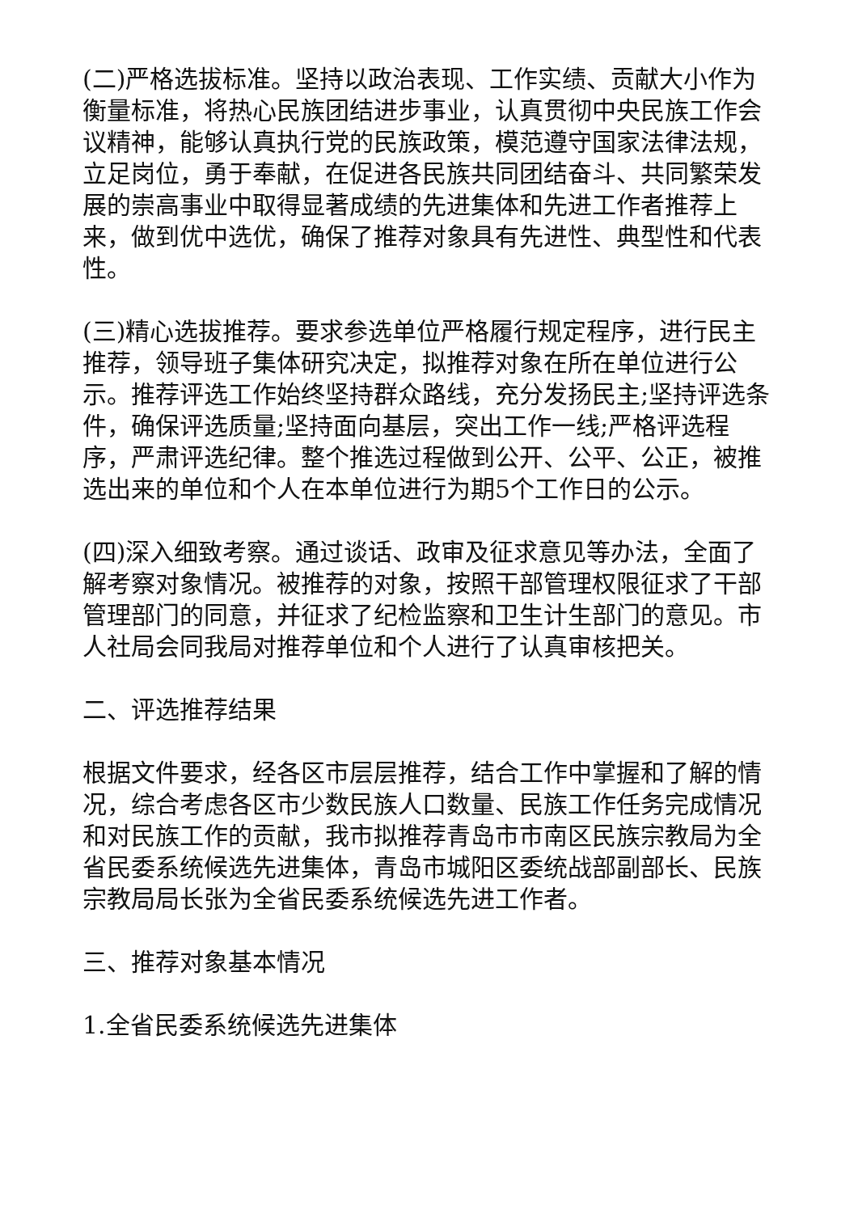(二)严格选拔标准。坚持以政治表现、工作实绩、贡献大小作为衡量标准，将热心民族团结进步事业，认真贯彻中央民族工作会议精神，能够认真执行党的民族政策，模范遵守国家法律法规，立足岗位，勇于奉献，在促进各民族共同团结奋斗、共同繁荣发展的崇高事业中取得显著成绩的先进集体和先进工作者推荐上来，做到优中选优，确保了推荐对象具有先进性、典型性和代表性。
(三)精心选拔推荐。要求参选单位严格履行规定程序，进行民主推荐，领导班子集体研究决定，拟推荐对象在所在单位进行公示。推荐评选工作始终坚持群众路线，充分发扬民主;坚持评选条件，确保评选质量;坚持面向基层，突出工作一线;严格评选程序，严肃评选纪律。整个推选过程做到公开、公平、公正，被推选出来的单位和个人在本单位进行为期5个工作日的公示。
(四)深入细致考察。通过谈话、政审及征求意见等办法，全面了解考察对象情况。被推荐的对象，按照干部管理权限征求了干部管理部门的同意，并征求了纪检监察和卫生计生部门的意见。市人社局会同我局对推荐单位和个人进行了认真审核把关。
二、评选推荐结果
根据文件要求，经各区市层层推荐，结合工作中掌握和了解的情况，综合考虑各区市少数民族人口数量、民族工作任务完成情况和对民族工作的贡献，我市拟推荐青岛市市南区民族宗教局为全省民委系统候选先进集体，青岛市城阳区委统战部副部长、民族宗教局局长张为全省民委系统候选先进工作者。
三、推荐对象基本情况
1.全省民委系统候选先进集体